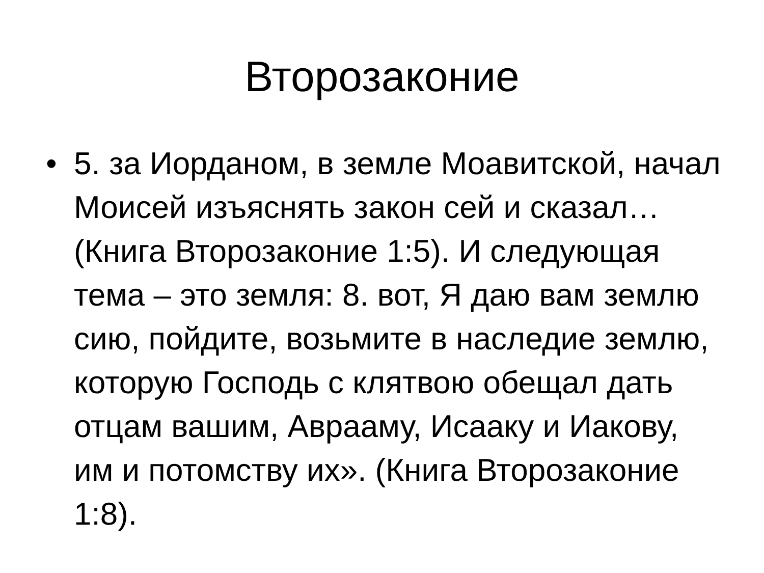Второзаконие
• 5. за Иорданом, в земле Моавитской, начал Моисей изъяснять закон сей и сказал… (Книга Второзаконие 1:5). И следующая тема – это земля: 8. вот, Я даю вам землю сию, пойдите, возьмите в наследие землю, которую Господь с клятвою обещал дать отцам вашим, Аврааму, Исааку и Иакову, им и потомству их». (Книга Второзаконие 1:8).